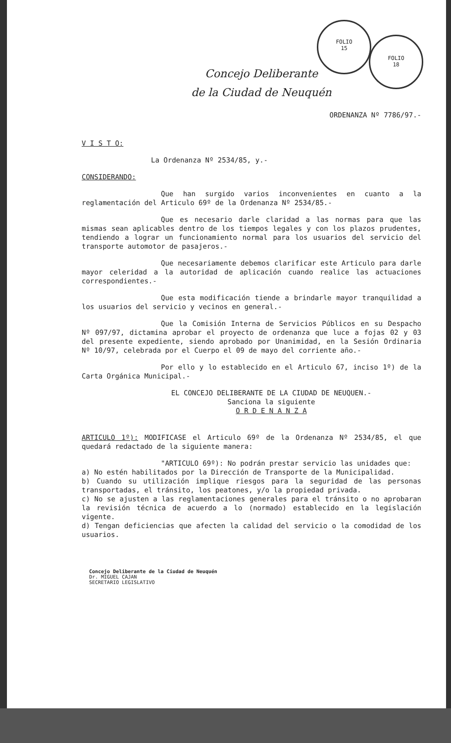FOLIO
15
FOLIO
18
Concejo Deliberante
de la Ciudad de Neuquén
ORDENANZA Nº 7786/97.-
V I S T O:
La Ordenanza Nº 2534/85, y.-
CONSIDERANDO:
Que han surgido varios inconvenientes en cuanto a la reglamentación del Articulo 69º de la Ordenanza Nº 2534/85.-
Que es necesario darle claridad a las normas para que las mismas sean aplicables dentro de los tiempos legales y con los plazos prudentes, tendiendo a lograr un funcionamiento normal para los usuarios del servicio del transporte automotor de pasajeros.-
Que necesariamente debemos clarificar este Articulo para darle mayor celeridad a la autoridad de aplicación cuando realice las actuaciones correspondientes.-
Que esta modificación tiende a brindarle mayor tranquilidad a los usuarios del servicio y vecinos en general.-
Que la Comisión Interna de Servicios Públicos en su Despacho Nº 097/97, dictamina aprobar el proyecto de ordenanza que luce a fojas 02 y 03 del presente expediente, siendo aprobado por Unanimidad, en la Sesión Ordinaria Nº 10/97, celebrada por el Cuerpo el 09 de mayo del corriente año.-
Por ello y lo establecido en el Articulo 67, inciso 1º) de la Carta Orgánica Municipal.-
EL CONCEJO DELIBERANTE DE LA CIUDAD DE NEUQUEN.-
Sanciona la siguiente
O R D E N A N Z A
ARTICULO 1º): MODIFICASE el Articulo 69º de la Ordenanza Nº 2534/85, el que quedará redactado de la siguiente manera:
"ARTICULO 69º): No podrán prestar servicio las unidades que:
a) No estén habilitados por la Dirección de Transporte de la Municipalidad.
b) Cuando su utilización implique riesgos para la seguridad de las personas transportadas, el tránsito, los peatones, y/o la propiedad privada.
c) No se ajusten a las reglamentaciones generales para el tránsito o no aprobaran la revisión técnica de acuerdo a lo (normado) establecido en la legislación vigente.
d) Tengan deficiencias que afecten la calidad del servicio o la comodidad de los usuarios.
Concejo Deliberante de la Ciudad de Neuquén
Dr. MIGUEL CAJAN
SECRETARIO LEGISLATIVO